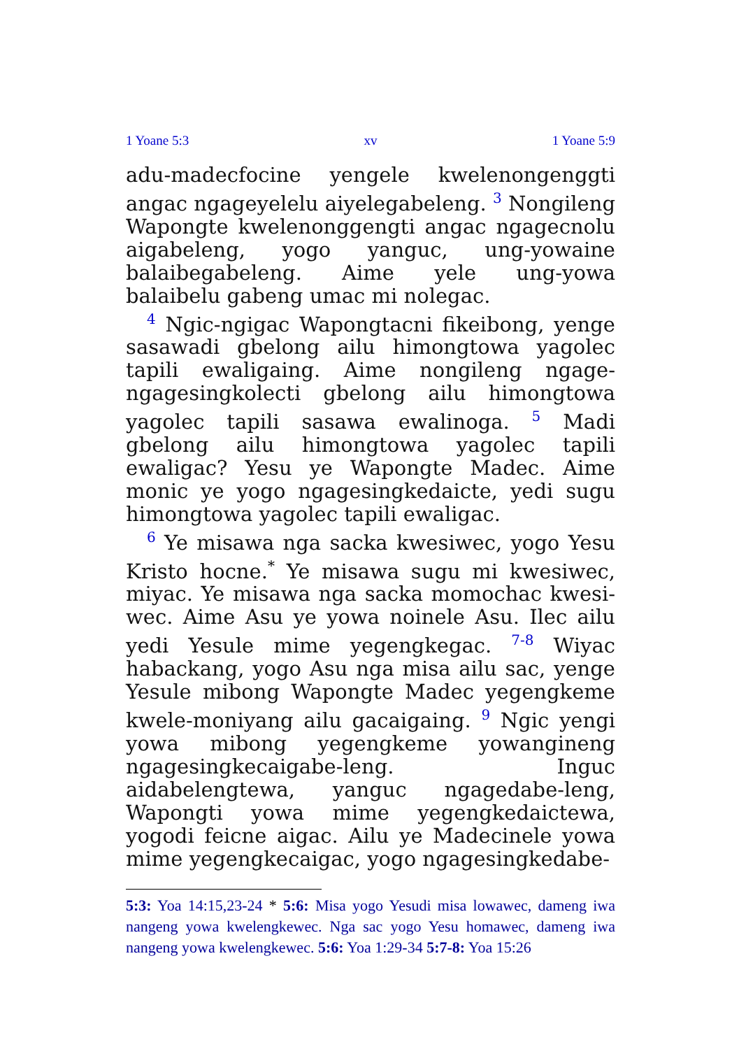1 Yoane 5:3 xv 1 Yoane 5:9
adu-madecfocine yengele kwelenongenggti angac ngageyelelu aiyelegabeleng. <sup>3</sup> Nongileng Wapongte kwelenonggengti angac ngagecnolu aigabeleng, yogo yanguc, ung-yowaine balaibegabeleng. Aime yele ung-yowa balaibelu gabeng umac mi nolegac.
<sup>4</sup> Ngic-ngigac Wapongtacni fikeibong, yenge sasawadi gbelong ailu himongtowa yagolec tapili ewaligaing. Aime nongileng ngage-ngagesingkolecti gbelong ailu himongtowa yagolec tapili sasawa ewalinoga. <sup>5</sup> Madi gbelong ailu himongtowa yagolec tapili ewaligac? Yesu ye Wapongte Madec. Aime monic ye yogo ngagesingkedaicte, yedi sugu himongtowa yagolec tapili ewaligac.
<sup>6</sup> Ye misawa nga sacka kwesiwec, yogo Yesu Kristo hocne.<sup>*</sup> Ye misawa sugu mi kwesiwec, miyac. Ye misawa nga sacka momochac kwesi-wec. Aime Asu ye yowa noinele Asu. Ilec ailu yedi Yesule mime yegengkegac. <sup>7-8</sup> Wiyac habackang, yogo Asu nga misa ailu sac, yenge Yesule mibong Wapongte Madec yegengkeme kwele-moniyang ailu gacaigaing. <sup>9</sup> Ngic yengi yowa mibong yegengkeme yowangineng ngagesingkecaigabe-leng. Inguc aidabelengtewa, yanguc ngagedabe-leng, Wapongti yowa mime yegengkedaictewa, yogodi feicne aigac. Ailu ye Madecinele yowa mime yegengkecaigac, yogo ngagesingkedabe-
5:3: Yoa 14:15,23-24 * 5:6: Misa yogo Yesudi misa lowawec, dameng iwa nangeng yowa kwelengkewec. Nga sac yogo Yesu homawec, dameng iwa nangeng yowa kwelengkewec. 5:6: Yoa 1:29-34 5:7-8: Yoa 15:26